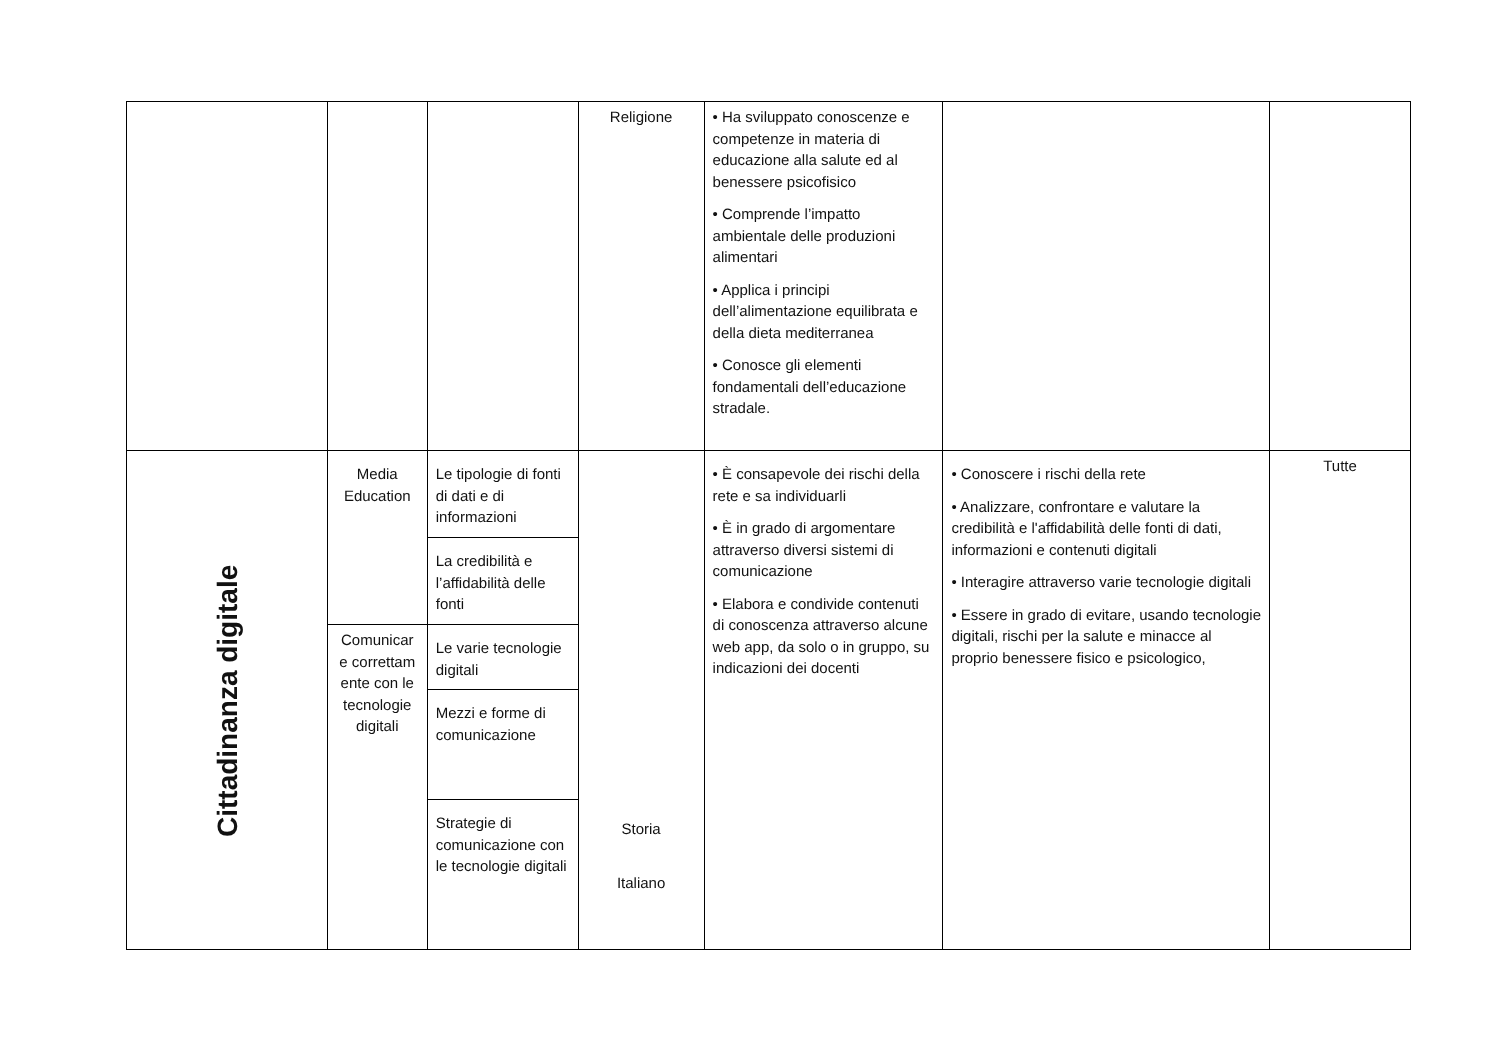| | | | Religione | • Ha sviluppato conoscenze e competenze in materia di educazione alla salute ed al benessere psicofisico • Comprende l’impatto ambientale delle produzioni alimentari • Applica i principi dell’alimentazione equilibrata e della dieta mediterranea • Conosce gli elementi fondamentali dell’educazione stradale. | | |
| Cittadinanza digitale | Media Education | Le tipologie di fonti di dati e di informazioni | Storia Italiano | • È consapevole dei rischi della rete e sa individuarli • È in grado di argomentare attraverso diversi sistemi di comunicazione • Elabora e condivide contenuti di conoscenza attraverso alcune web app, da solo o in gruppo, su indicazioni dei docenti | • Conoscere i rischi della rete • Analizzare, confrontare e valutare la credibilità e l'affidabilità delle fonti di dati, informazioni e contenuti digitali • Interagire attraverso varie tecnologie digitali • Essere in grado di evitare, usando tecnologie digitali, rischi per la salute e minacce al proprio benessere fisico e psicologico, | Tutte |
| | | La credibilità e l’affidabilità delle fonti | | | | |
| | Comunicar e correttam ente con le tecnologie digitali | Le varie tecnologie digitali | | | | |
| | | Mezzi e forme di comunicazione | | | | |
| | | Strategie di comunicazione con le tecnologie digitali | | | | |